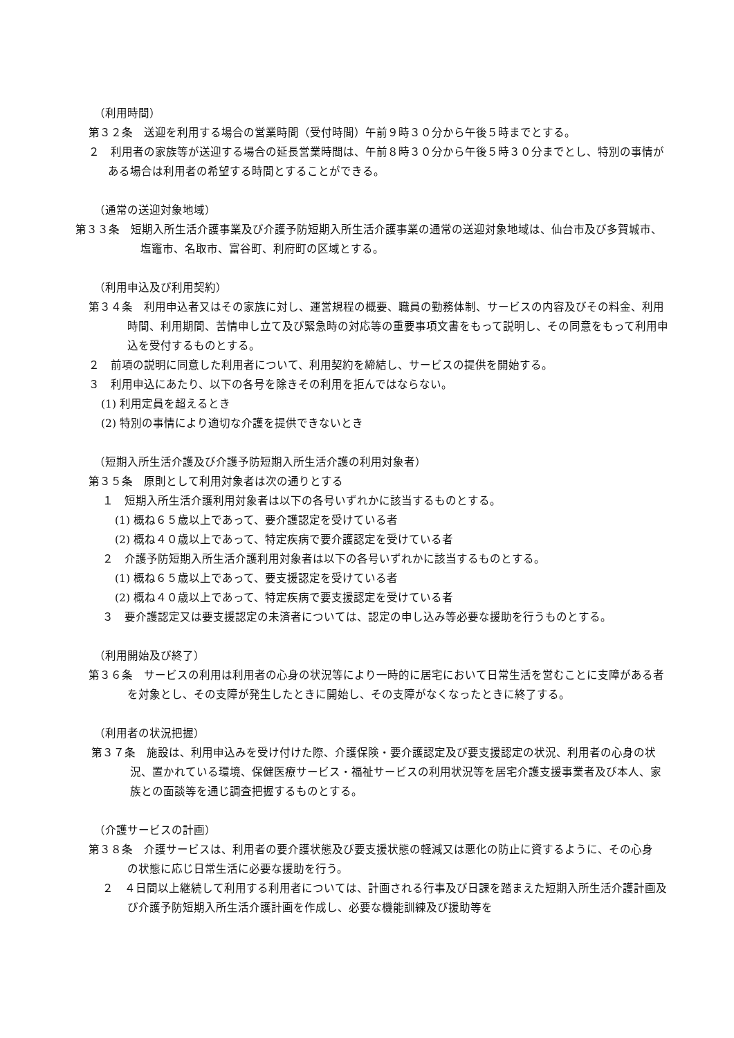（利用時間）
第３２条　送迎を利用する場合の営業時間（受付時間）午前９時３０分から午後５時までとする。
２　利用者の家族等が送迎する場合の延長営業時間は、午前８時３０分から午後５時３０分までとし、特別の事情がある場合は利用者の希望する時間とすることができる。
（通常の送迎対象地域）
第３３条　短期入所生活介護事業及び介護予防短期入所生活介護事業の通常の送迎対象地域は、仙台市及び多賀城市、塩竈市、名取市、富谷町、利府町の区域とする。
（利用申込及び利用契約）
第３４条　利用申込者又はその家族に対し、運営規程の概要、職員の勤務体制、サービスの内容及びその料金、利用時間、利用期間、苦情申し立て及び緊急時の対応等の重要事項文書をもって説明し、その同意をもって利用申込を受付するものとする。
２　前項の説明に同意した利用者について、利用契約を締結し、サービスの提供を開始する。
３　利用申込にあたり、以下の各号を除きその利用を拒んではならない。
(1) 利用定員を超えるとき
(2) 特別の事情により適切な介護を提供できないとき
（短期入所生活介護及び介護予防短期入所生活介護の利用対象者）
第３５条　原則として利用対象者は次の通りとする
１　短期入所生活介護利用対象者は以下の各号いずれかに該当するものとする。
(1) 概ね６５歳以上であって、要介護認定を受けている者
(2) 概ね４０歳以上であって、特定疾病で要介護認定を受けている者
２　介護予防短期入所生活介護利用対象者は以下の各号いずれかに該当するものとする。
(1) 概ね６５歳以上であって、要支援認定を受けている者
(2) 概ね４０歳以上であって、特定疾病で要支援認定を受けている者
３　要介護認定又は要支援認定の未済者については、認定の申し込み等必要な援助を行うものとする。
（利用開始及び終了）
第３６条　サービスの利用は利用者の心身の状況等により一時的に居宅において日常生活を営むことに支障がある者を対象とし、その支障が発生したときに開始し、その支障がなくなったときに終了する。
（利用者の状況把握）
第３７条　施設は、利用申込みを受け付けた際、介護保険・要介護認定及び要支援認定の状況、利用者の心身の状況、置かれている環境、保健医療サービス・福祉サービスの利用状況等を居宅介護支援事業者及び本人、家族との面談等を通じ調査把握するものとする。
（介護サービスの計画）
第３８条　介護サービスは、利用者の要介護状態及び要支援状態の軽減又は悪化の防止に資するように、その心身　の状態に応じ日常生活に必要な援助を行う。
２　４日間以上継続して利用する利用者については、計画される行事及び日課を踏まえた短期入所生活介護計画及び介護予防短期入所生活介護計画を作成し、必要な機能訓練及び援助等を